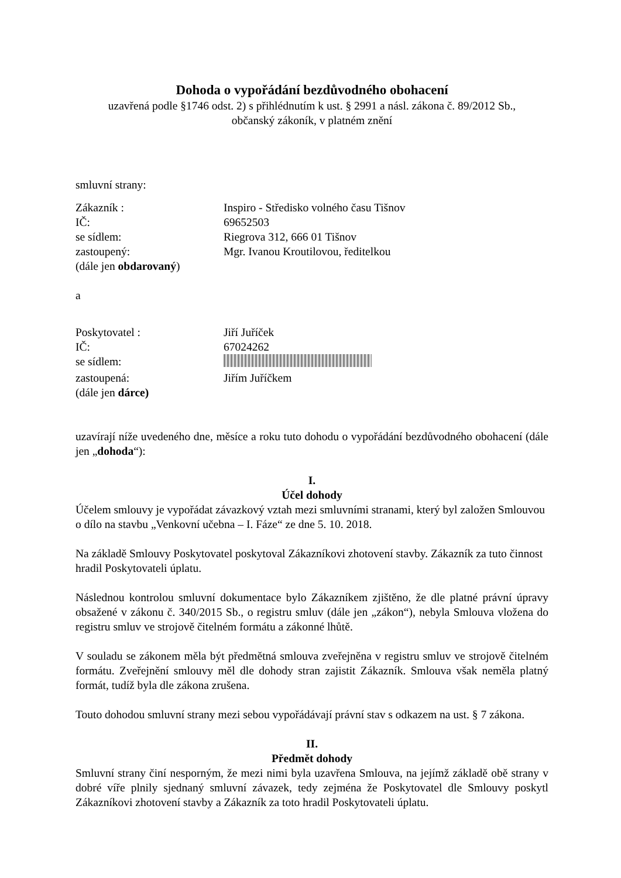Dohoda o vypořádání bezdůvodného obohacení
uzavřená podle §1746 odst. 2) s přihlédnutím k ust. § 2991 a násl. zákona č. 89/2012 Sb.,
občanský zákoník, v platném znění
smluvní strany:
Zákazník : Inspiro - Středisko volného času Tišnov
IČ: 69652503
se sídlem: Riegrova 312, 666 01 Tišnov
zastoupený: Mgr. Ivanou Kroutilovou, ředitelkou
(dále jen obdarovaný)
a
Poskytovatel : Jiří Juříček
IČ: 67024262
se sídlem:
zastoupená: Jiřím Juříčkem
(dále jen dárce)
uzavírají níže uvedeného dne, měsíce a roku tuto dohodu o vypořádání bezdůvodného obohacení (dále jen „dohoda“):
I.
Účel dohody
Účelem smlouvy je vypořádat závazkový vztah mezi smluvními stranami, který byl založen Smlouvou o dílo na stavbu „Venkovní učebna – I. Fáze“ ze dne 5. 10. 2018.
Na základě Smlouvy Poskytovatel poskytoval Zákazníkovi zhotovení stavby. Zákazník za tuto činnost hradil Poskytovateli úplatu.
Následnou kontrolou smluvní dokumentace bylo Zákazníkem zjištěno, že dle platné právní úpravy obsažené v zákonu č. 340/2015 Sb., o registru smluv (dále jen „zákon“), nebyla Smlouva vložena do registru smluv ve strojově čitelném formátu a zákonné lhůtě.
V souladu se zákonem měla být předmětná smlouva zveřejněna v registru smluv ve strojově čitelném formátu. Zveřejnění smlouvy měl dle dohody stran zajistit Zákazník. Smlouva však neměla platný formát, tudíž byla dle zákona zrušena.
Touto dohodou smluvní strany mezi sebou vypořádávají právní stav s odkazem na ust. § 7 zákona.
II.
Předmět dohody
Smluvní strany činí nesporným, že mezi nimi byla uzavřena Smlouva, na jejímž základě obě strany v dobré víře plnily sjednaný smluvní závazek, tedy zejména že Poskytovatel dle Smlouvy poskytl Zákazníkovi zhotovení stavby a Zákazník za toto hradil Poskytovateli úplatu.